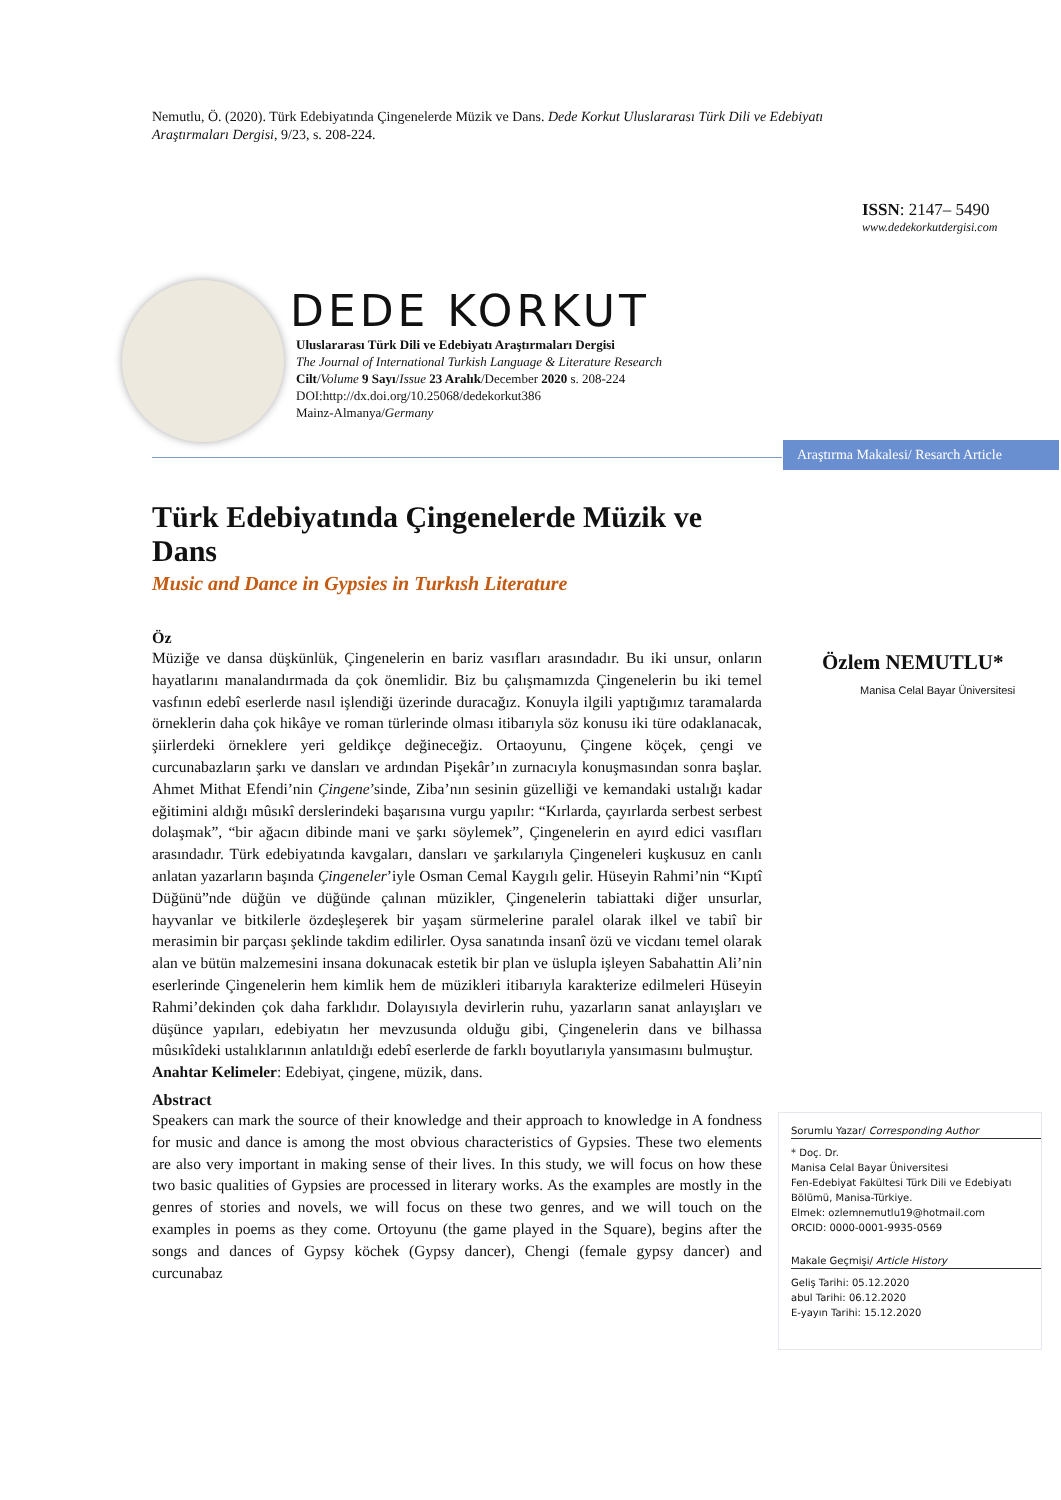Nemutlu, Ö. (2020). Türk Edebiyatında Çingenelerde Müzik ve Dans. Dede Korkut Uluslararası Türk Dili ve Edebiyatı Araştırmaları Dergisi, 9/23, s. 208-224.
ISSN: 2147– 5490
www.dedekorkutdergisi.com
DEDE KORKUT
Uluslararası Türk Dili ve Edebiyatı Araştırmaları Dergisi
The Journal of International Turkish Language & Literature Research
Cilt/Volume 9 Sayı/Issue 23 Aralık/December 2020 s. 208-224
DOI:http://dx.doi.org/10.25068/dedekorkut386
Mainz-Almanya/Germany
Araştırma Makalesi/ Resarch Article
Türk Edebiyatında Çingenelerde Müzik ve Dans
Music and Dance in Gypsies in Turkısh Literature
Öz
Müziğe ve dansa düşkünlük, Çingenelerin en bariz vasıfları arasındadır. Bu iki unsur, onların hayatlarını manalandırmada da çok önemlidir. Biz bu çalışmamızda Çingenelerin bu iki temel vasfının edebî eserlerde nasıl işlendiği üzerinde duracağız. Konuyla ilgili yaptığımız taramalarda örneklerin daha çok hikâye ve roman türlerinde olması itibarıyla söz konusu iki türe odaklanacak, şiirlerdeki örneklere yeri geldikçe değineceğiz. Ortaoyunu, Çingene köçek, çengi ve curcunabazların şarkı ve dansları ve ardından Pişekâr’ın zurnacıyla konuşmasından sonra başlar. Ahmet Mithat Efendi’nin Çingene’sinde, Ziba’nın sesinin güzelliği ve kemandaki ustalığı kadar eğitimini aldığı mûsıkî derslerindeki başarısına vurgu yapılır: “Kırlarda, çayırlarda serbest serbest dolaşmak”, “bir ağacın dibinde mani ve şarkı söylemek”, Çingenelerin en ayırd edici vasıfları arasındadır. Türk edebiyatında kavgaları, dansları ve şarkılarıyla Çingeneleri kuşkusuz en canlı anlatan yazarların başında Çingeneler’iyle Osman Cemal Kaygılı gelir. Hüseyin Rahmi’nin “Kıptî Düğünü”nde düğün ve düğünde çalınan müzikler, Çingenelerin tabiattaki diğer unsurlar, hayvanlar ve bitkilerle özdeşleşerek bir yaşam sürmelerine paralel olarak ilkel ve tabiî bir merasimin bir parçası şeklinde takdim edilirler. Oysa sanatında insanî özü ve vicdanı temel olarak alan ve bütün malzemesini insana dokunacak estetik bir plan ve üslupla işleyen Sabahattin Ali’nin eserlerinde Çingenelerin hem kimlik hem de müzikleri itibarıyla karakterize edilmeleri Hüseyin Rahmi’dekinden çok daha farklıdır. Dolayısıyla devirlerin ruhu, yazarların sanat anlayışları ve düşünce yapıları, edebiyatın her mevzusunda olduğu gibi, Çingenelerin dans ve bilhassa mûsıkîdeki ustalıklarının anlatıldığı edebî eserlerde de farklı boyutlarıyla yansımasını bulmuştur.
Anahtar Kelimeler: Edebiyat, çingene, müzik, dans.
Abstract
Speakers can mark the source of their knowledge and their approach to knowledge in A fondness for music and dance is among the most obvious characteristics of Gypsies. These two elements are also very important in making sense of their lives. In this study, we will focus on how these two basic qualities of Gypsies are processed in literary works. As the examples are mostly in the genres of stories and novels, we will focus on these two genres, and we will touch on the examples in poems as they come. Ortoyunu (the game played in the Square), begins after the songs and dances of Gypsy köchek (Gypsy dancer), Chengi (female gypsy dancer) and curcunabaz
Özlem NEMUTLU*
Manisa Celal Bayar Üniversitesi
Sorumlu Yazar/ Corresponding Author
* Doç. Dr.
Manisa Celal Bayar Üniversitesi
Fen-Edebiyat Fakültesi Türk Dili ve Edebiyatı Bölümü, Manisa-Türkiye.
Elmek: ozlemnemutlu19@hotmail.com
ORCID: 0000-0001-9935-0569
Makale Geçmişi/ Article History
Geliş Tarihi: 05.12.2020
abul Tarihi: 06.12.2020
E-yayın Tarihi: 15.12.2020